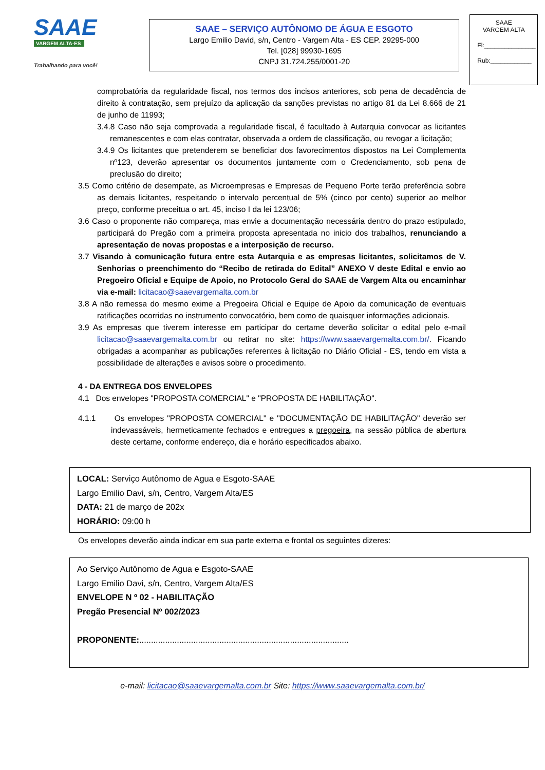SAAE
VARGEM ALTA-ES
Trabalhando para você!
SAAE – SERVIÇO AUTÔNOMO DE ÁGUA E ESGOTO
Largo Emilio David, s/n, Centro - Vargem Alta - ES CEP. 29295-000
Tel. [028] 99930-1695
CNPJ 31.724.255/0001-20
SAAE
VARGEM ALTA
Fl:_______________
Rub:____________
comprobatória da regularidade fiscal, nos termos dos incisos anteriores, sob pena de decadência de direito à contratação, sem prejuízo da aplicação da sanções previstas no artigo 81 da Lei 8.666 de 21 de junho de 11993;
3.4.8 Caso não seja comprovada a regularidade fiscal, é facultado à Autarquia convocar as licitantes remanescentes e com elas contratar, observada a ordem de classificação, ou revogar a licitação;
3.4.9 Os licitantes que pretenderem se beneficiar dos favorecimentos dispostos na Lei Complementa nº123, deverão apresentar os documentos juntamente com o Credenciamento, sob pena de preclusão do direito;
3.5 Como critério de desempate, as Microempresas e Empresas de Pequeno Porte terão preferência sobre as demais licitantes, respeitando o intervalo percentual de 5% (cinco por cento) superior ao melhor preço, conforme preceitua o art. 45, inciso I da lei 123/06;
3.6 Caso o proponente não compareça, mas envie a documentação necessária dentro do prazo estipulado, participará do Pregão com a primeira proposta apresentada no inicio dos trabalhos, renunciando a apresentação de novas propostas e a interposição de recurso.
3.7 Visando à comunicação futura entre esta Autarquia e as empresas licitantes, solicitamos de V. Senhorias o preenchimento do “Recibo de retirada do Edital” ANEXO V deste Edital e envio ao Pregoeiro Oficial e Equipe de Apoio, no Protocolo Geral do SAAE de Vargem Alta ou encaminhar via e-mail: licitacao@saaevargemalta.com.br
3.8 A não remessa do mesmo exime a Pregoeira Oficial e Equipe de Apoio da comunicação de eventuais ratificações ocorridas no instrumento convocatório, bem como de quaisquer informações adicionais.
3.9 As empresas que tiverem interesse em participar do certame deverão solicitar o edital pelo e-mail licitacao@saaevargemalta.com.br ou retirar no site: https://www.saaevargemalta.com.br/. Ficando obrigadas a acompanhar as publicações referentes à licitação no Diário Oficial - ES, tendo em vista a possibilidade de alterações e avisos sobre o procedimento.
4 - DA ENTREGA DOS ENVELOPES
4.1 Dos envelopes "PROPOSTA COMERCIAL" e "PROPOSTA DE HABILITAÇÃO".
4.1.1 Os envelopes "PROPOSTA COMERCIAL" e "DOCUMENTAÇÃO DE HABILITAÇÃO" deverão ser indevassáveis, hermeticamente fechados e entregues a pregoeira, na sessão pública de abertura deste certame, conforme endereço, dia e horário especificados abaixo.
LOCAL: Serviço Autônomo de Agua e Esgoto-SAAE
Largo Emilio Davi, s/n, Centro, Vargem Alta/ES
DATA: 21 de março de 202x
HORÁRIO: 09:00 h
Os envelopes deverão ainda indicar em sua parte externa e frontal os seguintes dizeres:
Ao Serviço Autônomo de Agua e Esgoto-SAAE
Largo Emilio Davi, s/n, Centro, Vargem Alta/ES
ENVELOPE N º 02 - HABILITAÇÃO
Pregão Presencial Nº 002/2023
PROPONENTE:.........................................................................................
e-mail: licitacao@saaevargemalta.com.br Site: https://www.saaevargemalta.com.br/